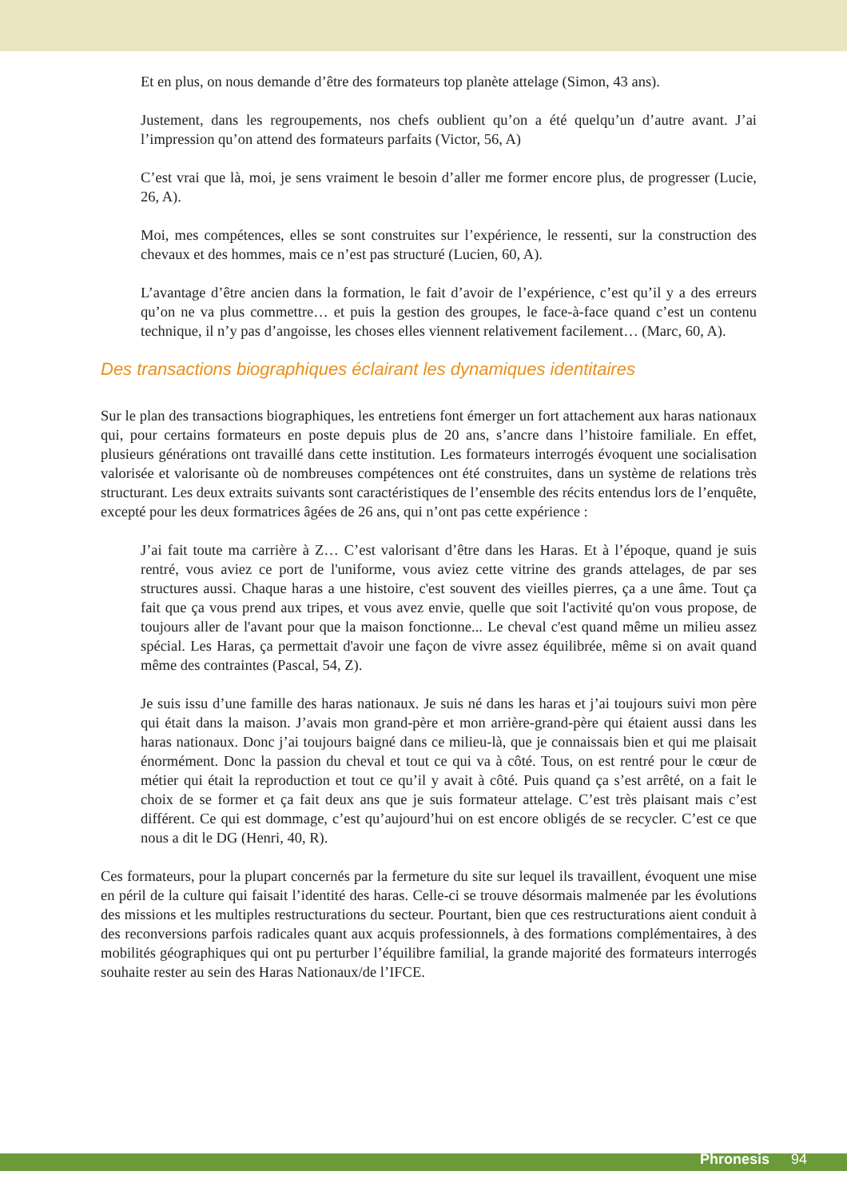Et en plus, on nous demande d’être des formateurs top planète attelage (Simon, 43 ans).
Justement, dans les regroupements, nos chefs oublient qu’on a été quelqu’un d’autre avant. J’ai l’impression qu’on attend des formateurs parfaits (Victor, 56, A)
C’est vrai que là, moi, je sens vraiment le besoin d’aller me former encore plus, de progresser (Lucie, 26, A).
Moi, mes compétences, elles se sont construites sur l’expérience, le ressenti, sur la construction des chevaux et des hommes, mais ce n’est pas structuré (Lucien, 60, A).
L’avantage d’être ancien dans la formation, le fait d’avoir de l’expérience, c’est qu’il y a des erreurs qu’on ne va plus commettre… et puis la gestion des groupes, le face-à-face quand c’est un contenu technique, il n’y pas d’angoisse, les choses elles viennent relativement facilement… (Marc, 60, A).
Des transactions biographiques éclairant les dynamiques identitaires
Sur le plan des transactions biographiques, les entretiens font émerger un fort attachement aux haras nationaux qui, pour certains formateurs en poste depuis plus de 20 ans, s’ancre dans l’histoire familiale. En effet, plusieurs générations ont travaillé dans cette institution. Les formateurs interrogés évoquent une socialisation valorisée et valorisante où de nombreuses compétences ont été construites, dans un système de relations très structurant. Les deux extraits suivants sont caractéristiques de l’ensemble des récits entendus lors de l’enquête, excepté pour les deux formatrices âgées de 26 ans, qui n’ont pas cette expérience :
J’ai fait toute ma carrière à Z… C’est valorisant d’être dans les Haras. Et à l’époque, quand je suis rentré, vous aviez ce port de l'uniforme, vous aviez cette vitrine des grands attelages, de par ses structures aussi. Chaque haras a une histoire, c'est souvent des vieilles pierres, ça a une âme. Tout ça fait que ça vous prend aux tripes, et vous avez envie, quelle que soit l'activité qu'on vous propose, de toujours aller de l'avant pour que la maison fonctionne... Le cheval c'est quand même un milieu assez spécial. Les Haras, ça permettait d'avoir une façon de vivre assez équilibrée, même si on avait quand même des contraintes (Pascal, 54, Z).
Je suis issu d’une famille des haras nationaux. Je suis né dans les haras et j’ai toujours suivi mon père qui était dans la maison. J’avais mon grand-père et mon arrière-grand-père qui étaient aussi dans les haras nationaux. Donc j’ai toujours baigné dans ce milieu-là, que je connaissais bien et qui me plaisait énormément. Donc la passion du cheval et tout ce qui va à côté. Tous, on est rentré pour le cœur de métier qui était la reproduction et tout ce qu’il y avait à côté. Puis quand ça s’est arrêté, on a fait le choix de se former et ça fait deux ans que je suis formateur attelage. C’est très plaisant mais c’est différent. Ce qui est dommage, c’est qu’aujourd’hui on est encore obligés de se recycler. C’est ce que nous a dit le DG (Henri, 40, R).
Ces formateurs, pour la plupart concernés par la fermeture du site sur lequel ils travaillent, évoquent une mise en péril de la culture qui faisait l’identité des haras. Celle-ci se trouve désormais malmenée par les évolutions des missions et les multiples restructurations du secteur. Pourtant, bien que ces restructurations aient conduit à des reconversions parfois radicales quant aux acquis professionnels, à des formations complémentaires, à des mobilités géographiques qui ont pu perturber l’équilibre familial, la grande majorité des formateurs interrogés souhaite rester au sein des Haras Nationaux/de l’IFCE.
Phronesis 94